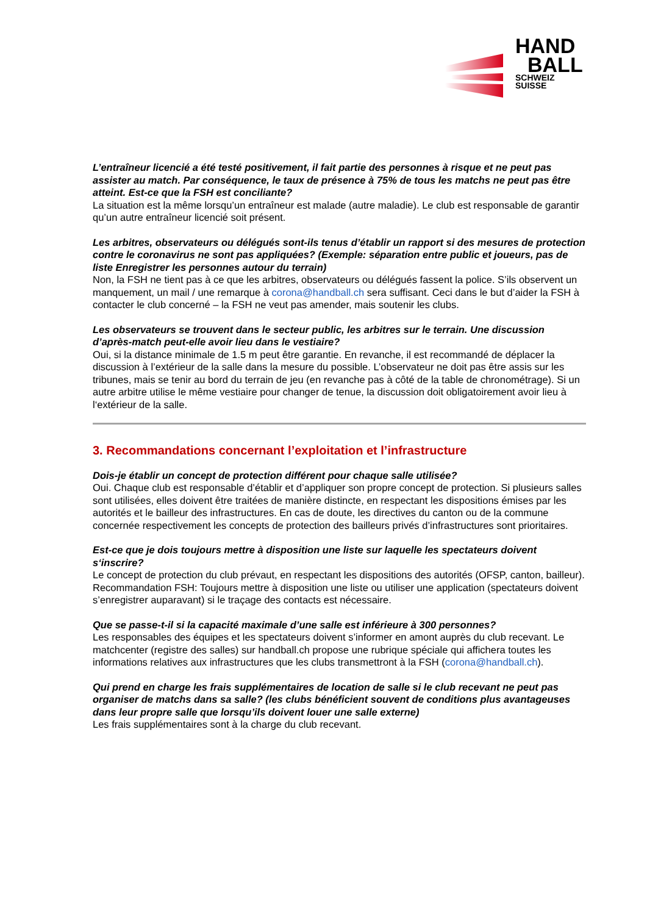HAND
BALL
SCHWEIZ
SUISSE
L’entraîneur licencié a été testé positivement, il fait partie des personnes à risque et ne peut pas assister au match. Par conséquence, le taux de présence à 75% de tous les matchs ne peut pas être atteint. Est-ce que la FSH est conciliante?
La situation est la même lorsqu’un entraîneur est malade (autre maladie). Le club est responsable de garantir qu’un autre entraîneur licencié soit présent.
Les arbitres, observateurs ou délégués sont-ils tenus d’établir un rapport si des mesures de protection contre le coronavirus ne sont pas appliquées? (Exemple: séparation entre public et joueurs, pas de liste Enregistrer les personnes autour du terrain)
Non, la FSH ne tient pas à ce que les arbitres, observateurs ou délégués fassent la police. S’ils observent un manquement, un mail / une remarque à corona@handball.ch sera suffisant. Ceci dans le but d’aider la FSH à contacter le club concerné – la FSH ne veut pas amender, mais soutenir les clubs.
Les observateurs se trouvent dans le secteur public, les arbitres sur le terrain. Une discussion d’après-match peut-elle avoir lieu dans le vestiaire?
Oui, si la distance minimale de 1.5 m peut être garantie. En revanche, il est recommandé de déplacer la discussion à l’extérieur de la salle dans la mesure du possible. L’observateur ne doit pas être assis sur les tribunes, mais se tenir au bord du terrain de jeu (en revanche pas à côté de la table de chronométrage). Si un autre arbitre utilise le même vestiaire pour changer de tenue, la discussion doit obligatoirement avoir lieu à l‘extérieur de la salle.
3. Recommandations concernant l’exploitation et l’infrastructure
Dois-je établir un concept de protection différent pour chaque salle utilisée?
Oui. Chaque club est responsable d’établir et d’appliquer son propre concept de protection. Si plusieurs salles sont utilisées, elles doivent être traitées de manière distincte, en respectant les dispositions émises par les autorités et le bailleur des infrastructures. En cas de doute, les directives du canton ou de la commune concernée respectivement les concepts de protection des bailleurs privés d’infrastructures sont prioritaires.
Est-ce que je dois toujours mettre à disposition une liste sur laquelle les spectateurs doivent s‘inscrire?
Le concept de protection du club prévaut, en respectant les dispositions des autorités (OFSP, canton, bailleur). Recommandation FSH: Toujours mettre à disposition une liste ou utiliser une application (spectateurs doivent s’enregistrer auparavant) si le traçage des contacts est nécessaire.
Que se passe-t-il si la capacité maximale d’une salle est inférieure à 300 personnes?
Les responsables des équipes et les spectateurs doivent s’informer en amont auprès du club recevant. Le matchcenter (registre des salles) sur handball.ch propose une rubrique spéciale qui affichera toutes les informations relatives aux infrastructures que les clubs transmettront à la FSH (corona@handball.ch).
Qui prend en charge les frais supplémentaires de location de salle si le club recevant ne peut pas organiser de matchs dans sa salle? (les clubs bénéficient souvent de conditions plus avantageuses dans leur propre salle que lorsqu’ils doivent louer une salle externe)
Les frais supplémentaires sont à la charge du club recevant.